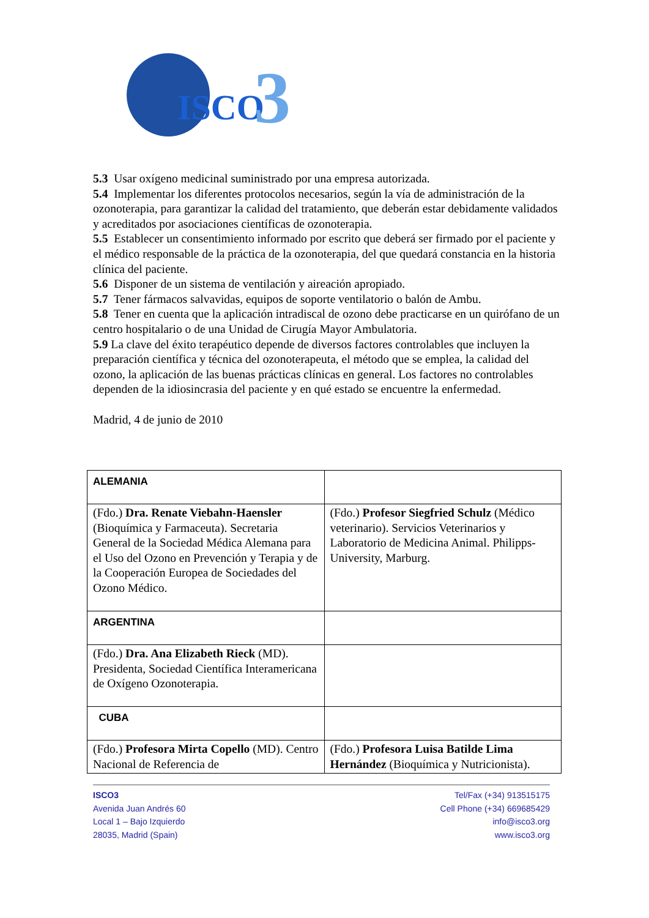ISCO
3
5.3 Usar oxígeno medicinal suministrado por una empresa autorizada.
5.4 Implementar los diferentes protocolos necesarios, según la vía de administración de la ozonoterapia, para garantizar la calidad del tratamiento, que deberán estar debidamente validados y acreditados por asociaciones científicas de ozonoterapia.
5.5 Establecer un consentimiento informado por escrito que deberá ser firmado por el paciente y el médico responsable de la práctica de la ozonoterapia, del que quedará constancia en la historia clínica del paciente.
5.6 Disponer de un sistema de ventilación y aireación apropiado.
5.7 Tener fármacos salvavidas, equipos de soporte ventilatorio o balón de Ambu.
5.8 Tener en cuenta que la aplicación intradiscal de ozono debe practicarse en un quirófano de un centro hospitalario o de una Unidad de Cirugía Mayor Ambulatoria.
5.9 La clave del éxito terapéutico depende de diversos factores controlables que incluyen la preparación científica y técnica del ozonoterapeuta, el método que se emplea, la calidad del ozono, la aplicación de las buenas prácticas clínicas en general. Los factores no controlables dependen de la idiosincrasia del paciente y en qué estado se encuentre la enfermedad.
Madrid, 4 de junio de 2010
| ALEMANIA | |
| (Fdo.) Dra. Renate Viebahn-Haensler (Bioquímica y Farmaceuta). Secretaria General de la Sociedad Médica Alemana para el Uso del Ozono en Prevención y Terapia y de la Cooperación Europea de Sociedades del Ozono Médico. | (Fdo.) Profesor Siegfried Schulz (Médico veterinario). Servicios Veterinarios y Laboratorio de Medicina Animal. Philipps-University, Marburg. |
| ARGENTINA | |
| (Fdo.) Dra. Ana Elizabeth Rieck (MD). Presidenta, Sociedad Científica Interamericana de Oxígeno Ozonoterapia. | |
| CUBA | |
| (Fdo.) Profesora Mirta Copello (MD). Centro Nacional de Referencia de | (Fdo.) Profesora Luisa Batilde Lima Hernández (Bioquímica y Nutricionista). |
ISCO3
Avenida Juan Andrés 60
Local 1 – Bajo Izquierdo
28035, Madrid (Spain)
Tel/Fax (+34) 913515175
Cell Phone (+34) 669685429
info@isco3.org
www.isco3.org